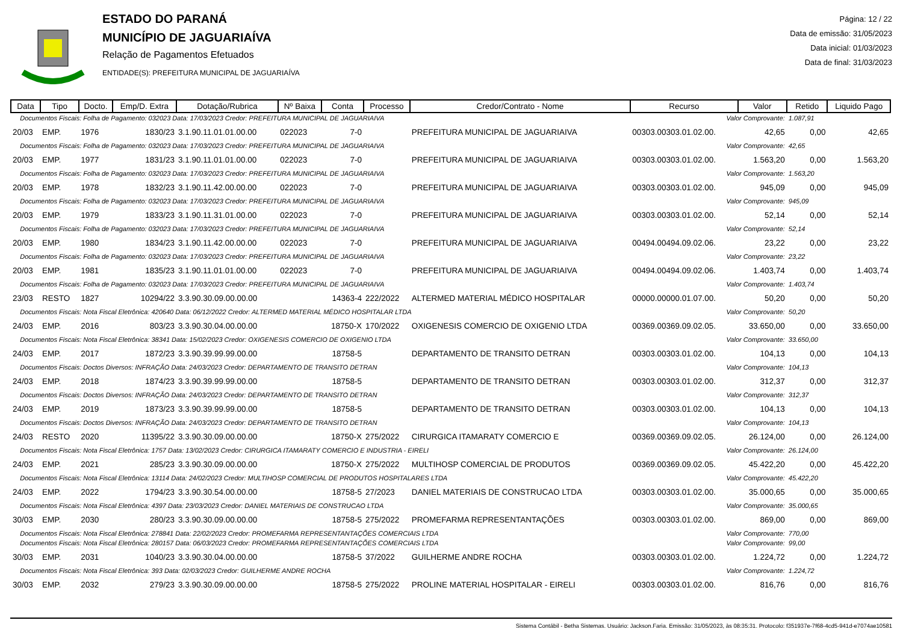ESTADO DO PARANÁ
MUNICÍPIO DE JAGUARIAÍVA
Relação de Pagamentos Efetuados
ENTIDADE(S): PREFEITURA MUNICIPAL DE JAGUARIAÍVA
Página: 12 / 22
Data de emissão: 31/05/2023
Data inicial: 01/03/2023
Data de final: 31/03/2023
| Data | Tipo | Docto. | Emp/D. Extra | Dotação/Rubrica | Nº Baixa | Conta | Processo | Credor/Contrato - Nome | Recurso | Valor | Retido | Liquido Pago |
| --- | --- | --- | --- | --- | --- | --- | --- | --- | --- | --- | --- | --- |
| Documentos Fiscais: Folha de Pagamento: 032023 Data: 17/03/2023 Credor: PREFEITURA MUNICIPAL DE JAGUARIAIVA | | | | | | | | | Valor Comprovante: | | 1.087,91 | |
| 20/03 | EMP. | 1976 | 1830/23 | 3.1.90.11.01.01.00.00 | 022023 | 7-0 | | PREFEITURA MUNICIPAL DE JAGUARIAIVA | 00303.00303.01.02.00. | 42,65 | 0,00 | 42,65 |
| Documentos Fiscais: Folha de Pagamento: 032023 Data: 17/03/2023 Credor: PREFEITURA MUNICIPAL DE JAGUARIAIVA | | | | | | | | | Valor Comprovante: | | 42,65 | |
| 20/03 | EMP. | 1977 | 1831/23 | 3.1.90.11.01.01.00.00 | 022023 | 7-0 | | PREFEITURA MUNICIPAL DE JAGUARIAIVA | 00303.00303.01.02.00. | 1.563,20 | 0,00 | 1.563,20 |
| Documentos Fiscais: Folha de Pagamento: 032023 Data: 17/03/2023 Credor: PREFEITURA MUNICIPAL DE JAGUARIAIVA | | | | | | | | | Valor Comprovante: | | 1.563,20 | |
| 20/03 | EMP. | 1978 | 1832/23 | 3.1.90.11.42.00.00.00 | 022023 | 7-0 | | PREFEITURA MUNICIPAL DE JAGUARIAIVA | 00303.00303.01.02.00. | 945,09 | 0,00 | 945,09 |
| Documentos Fiscais: Folha de Pagamento: 032023 Data: 17/03/2023 Credor: PREFEITURA MUNICIPAL DE JAGUARIAIVA | | | | | | | | | Valor Comprovante: | | 945,09 | |
| 20/03 | EMP. | 1979 | 1833/23 | 3.1.90.11.31.01.00.00 | 022023 | 7-0 | | PREFEITURA MUNICIPAL DE JAGUARIAIVA | 00303.00303.01.02.00. | 52,14 | 0,00 | 52,14 |
| Documentos Fiscais: Folha de Pagamento: 032023 Data: 17/03/2023 Credor: PREFEITURA MUNICIPAL DE JAGUARIAIVA | | | | | | | | | Valor Comprovante: | | 52,14 | |
| 20/03 | EMP. | 1980 | 1834/23 | 3.1.90.11.42.00.00.00 | 022023 | 7-0 | | PREFEITURA MUNICIPAL DE JAGUARIAIVA | 00494.00494.09.02.06. | 23,22 | 0,00 | 23,22 |
| Documentos Fiscais: Folha de Pagamento: 032023 Data: 17/03/2023 Credor: PREFEITURA MUNICIPAL DE JAGUARIAIVA | | | | | | | | | Valor Comprovante: | | 23,22 | |
| 20/03 | EMP. | 1981 | 1835/23 | 3.1.90.11.01.01.00.00 | 022023 | 7-0 | | PREFEITURA MUNICIPAL DE JAGUARIAIVA | 00494.00494.09.02.06. | 1.403,74 | 0,00 | 1.403,74 |
| Documentos Fiscais: Folha de Pagamento: 032023 Data: 17/03/2023 Credor: PREFEITURA MUNICIPAL DE JAGUARIAIVA | | | | | | | | | Valor Comprovante: | | 1.403,74 | |
| 23/03 | RESTO | 1827 | 10294/22 | 3.3.90.30.09.00.00.00 | | 14363-4 | 222/2022 | ALTERMED MATERIAL MÉDICO HOSPITALAR | 00000.00000.01.07.00. | 50,20 | 0,00 | 50,20 |
| Documentos Fiscais: Nota Fiscal Eletrônica: 420640 Data: 06/12/2022 Credor: ALTERMED MATERIAL MÉDICO HOSPITALAR LTDA | | | | | | | | | Valor Comprovante: | | 50,20 | |
| 24/03 | EMP. | 2016 | 803/23 | 3.3.90.30.04.00.00.00 | | 18750-X | 170/2022 | OXIGENESIS COMERCIO DE OXIGENIO LTDA | 00369.00369.09.02.05. | 33.650,00 | 0,00 | 33.650,00 |
| Documentos Fiscais: Nota Fiscal Eletrônica: 38341 Data: 15/02/2023 Credor: OXIGENESIS COMERCIO DE OXIGENIO LTDA | | | | | | | | | Valor Comprovante: | | 33.650,00 | |
| 24/03 | EMP. | 2017 | 1872/23 | 3.3.90.39.99.99.00.00 | | 18758-5 | | DEPARTAMENTO DE TRANSITO DETRAN | 00303.00303.01.02.00. | 104,13 | 0,00 | 104,13 |
| Documentos Fiscais: Doctos Diversos: INFRAÇÃO Data: 24/03/2023 Credor: DEPARTAMENTO DE TRANSITO DETRAN | | | | | | | | | Valor Comprovante: | | 104,13 | |
| 24/03 | EMP. | 2018 | 1874/23 | 3.3.90.39.99.99.00.00 | | 18758-5 | | DEPARTAMENTO DE TRANSITO DETRAN | 00303.00303.01.02.00. | 312,37 | 0,00 | 312,37 |
| Documentos Fiscais: Doctos Diversos: INFRAÇÃO Data: 24/03/2023 Credor: DEPARTAMENTO DE TRANSITO DETRAN | | | | | | | | | Valor Comprovante: | | 312,37 | |
| 24/03 | EMP. | 2019 | 1873/23 | 3.3.90.39.99.99.00.00 | | 18758-5 | | DEPARTAMENTO DE TRANSITO DETRAN | 00303.00303.01.02.00. | 104,13 | 0,00 | 104,13 |
| Documentos Fiscais: Doctos Diversos: INFRAÇÃO Data: 24/03/2023 Credor: DEPARTAMENTO DE TRANSITO DETRAN | | | | | | | | | Valor Comprovante: | | 104,13 | |
| 24/03 | RESTO | 2020 | 11395/22 | 3.3.90.30.09.00.00.00 | | 18750-X | 275/2022 | CIRURGICA ITAMARATY COMERCIO E | 00369.00369.09.02.05. | 26.124,00 | 0,00 | 26.124,00 |
| Documentos Fiscais: Nota Fiscal Eletrônica: 1757 Data: 13/02/2023 Credor: CIRURGICA ITAMARATY COMERCIO E INDUSTRIA - EIRELI | | | | | | | | | Valor Comprovante: | | 26.124,00 | |
| 24/03 | EMP. | 2021 | 285/23 | 3.3.90.30.09.00.00.00 | | 18750-X | 275/2022 | MULTIHOSP COMERCIAL DE PRODUTOS | 00369.00369.09.02.05. | 45.422,20 | 0,00 | 45.422,20 |
| Documentos Fiscais: Nota Fiscal Eletrônica: 13114 Data: 24/02/2023 Credor: MULTIHOSP COMERCIAL DE PRODUTOS HOSPITALARES LTDA | | | | | | | | | Valor Comprovante: | | 45.422,20 | |
| 24/03 | EMP. | 2022 | 1794/23 | 3.3.90.30.54.00.00.00 | | 18758-5 | 27/2023 | DANIEL MATERIAIS DE CONSTRUCAO LTDA | 00303.00303.01.02.00. | 35.000,65 | 0,00 | 35.000,65 |
| Documentos Fiscais: Nota Fiscal Eletrônica: 4397 Data: 23/03/2023 Credor: DANIEL MATERIAIS DE CONSTRUCAO LTDA | | | | | | | | | Valor Comprovante: | | 35.000,65 | |
| 30/03 | EMP. | 2030 | 280/23 | 3.3.90.30.09.00.00.00 | | 18758-5 | 275/2022 | PROMEFARMA REPRESENTANTAÇÕES | 00303.00303.01.02.00. | 869,00 | 0,00 | 869,00 |
| Documentos Fiscais: Nota Fiscal Eletrônica: 278841 Data: 22/02/2023 Credor: PROMEFARMA REPRESENTANTAÇÕES COMERCIAIS LTDA | | | | | | | | | Valor Comprovante: | | 770,00 | |
| Documentos Fiscais: Nota Fiscal Eletrônica: 280157 Data: 06/03/2023 Credor: PROMEFARMA REPRESENTANTAÇÕES COMERCIAIS LTDA | | | | | | | | | Valor Comprovante: | | 99,00 | |
| 30/03 | EMP. | 2031 | 1040/23 | 3.3.90.30.04.00.00.00 | | 18758-5 | 37/2022 | GUILHERME ANDRE ROCHA | 00303.00303.01.02.00. | 1.224,72 | 0,00 | 1.224,72 |
| Documentos Fiscais: Nota Fiscal Eletrônica: 393 Data: 02/03/2023 Credor: GUILHERME ANDRE ROCHA | | | | | | | | | Valor Comprovante: | | 1.224,72 | |
| 30/03 | EMP. | 2032 | 279/23 | 3.3.90.30.09.00.00.00 | | 18758-5 | 275/2022 | PROLINE MATERIAL HOSPITALAR - EIRELI | 00303.00303.01.02.00. | 816,76 | 0,00 | 816,76 |
Sistema Contábil - Betha Sistemas. Usuário: Jackson.Faria. Emissão: 31/05/2023, às 08:35:31. Protocolo: f351937e-7f68-4cd5-941d-e7074ae10581